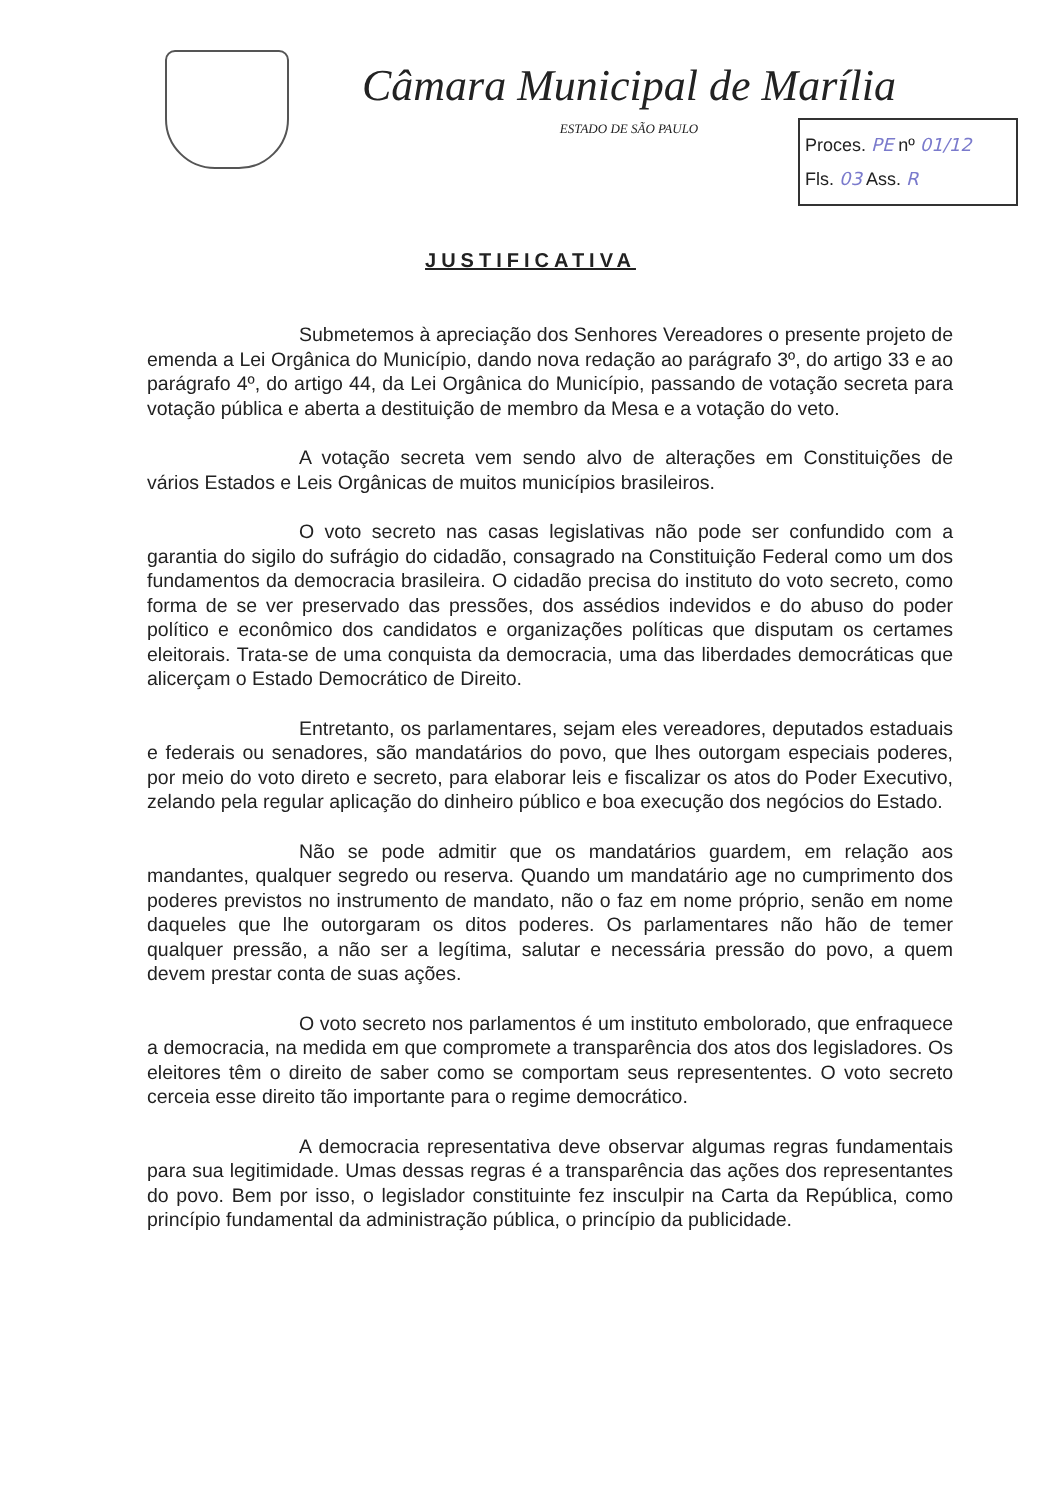Câmara Municipal de Marília
ESTADO DE SÃO PAULO
Proces. PE nº 01/12
Fls. 03 Ass. R
JUSTIFICATIVA
Submetemos à apreciação dos Senhores Vereadores o presente projeto de emenda a Lei Orgânica do Município, dando nova redação ao parágrafo 3º, do artigo 33 e ao parágrafo 4º, do artigo 44, da Lei Orgânica do Município, passando de votação secreta para votação pública e aberta a destituição de membro da Mesa e a votação do veto.
A votação secreta vem sendo alvo de alterações em Constituições de vários Estados e Leis Orgânicas de muitos municípios brasileiros.
O voto secreto nas casas legislativas não pode ser confundido com a garantia do sigilo do sufrágio do cidadão, consagrado na Constituição Federal como um dos fundamentos da democracia brasileira. O cidadão precisa do instituto do voto secreto, como forma de se ver preservado das pressões, dos assédios indevidos e do abuso do poder político e econômico dos candidatos e organizações políticas que disputam os certames eleitorais. Trata-se de uma conquista da democracia, uma das liberdades democráticas que alicerçam o Estado Democrático de Direito.
Entretanto, os parlamentares, sejam eles vereadores, deputados estaduais e federais ou senadores, são mandatários do povo, que lhes outorgam especiais poderes, por meio do voto direto e secreto, para elaborar leis e fiscalizar os atos do Poder Executivo, zelando pela regular aplicação do dinheiro público e boa execução dos negócios do Estado.
Não se pode admitir que os mandatários guardem, em relação aos mandantes, qualquer segredo ou reserva. Quando um mandatário age no cumprimento dos poderes previstos no instrumento de mandato, não o faz em nome próprio, senão em nome daqueles que lhe outorgaram os ditos poderes. Os parlamentares não hão de temer qualquer pressão, a não ser a legítima, salutar e necessária pressão do povo, a quem devem prestar conta de suas ações.
O voto secreto nos parlamentos é um instituto embolorado, que enfraquece a democracia, na medida em que compromete a transparência dos atos dos legisladores. Os eleitores têm o direito de saber como se comportam seus represententes. O voto secreto cerceia esse direito tão importante para o regime democrático.
A democracia representativa deve observar algumas regras fundamentais para sua legitimidade. Umas dessas regras é a transparência das ações dos representantes do povo. Bem por isso, o legislador constituinte fez insculpir na Carta da República, como princípio fundamental da administração pública, o princípio da publicidade.